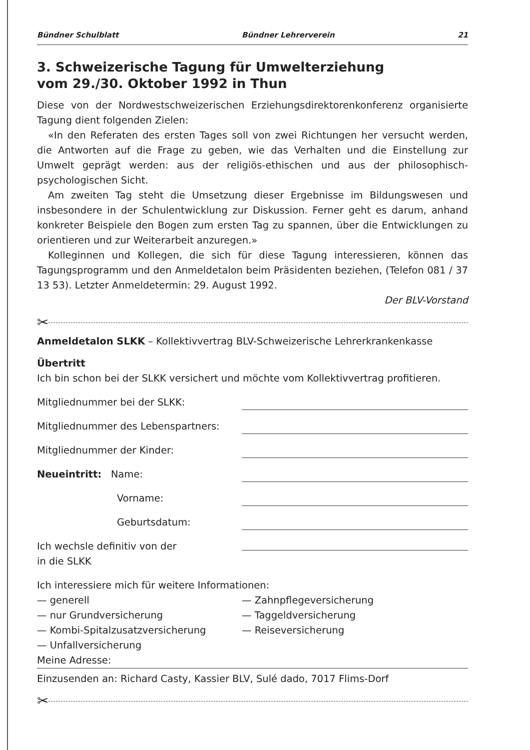Bündner Schulblatt Bündner Lehrerverein 21
3. Schweizerische Tagung für Umwelterziehung
vom 29./30. Oktober 1992 in Thun
Diese von der Nordwestschweizerischen Erziehungsdirektorenkonferenz organisierte Tagung dient folgenden Zielen:
«In den Referaten des ersten Tages soll von zwei Richtungen her versucht werden, die Antworten auf die Frage zu geben, wie das Verhalten und die Einstellung zur Umwelt geprägt werden: aus der religiös-ethischen und aus der philosophisch-psychologischen Sicht.
Am zweiten Tag steht die Umsetzung dieser Ergebnisse im Bildungswesen und insbesondere in der Schulentwicklung zur Diskussion. Ferner geht es darum, anhand konkreter Beispiele den Bogen zum ersten Tag zu spannen, über die Entwicklungen zu orientieren und zur Weiterarbeit anzuregen.»
Kolleginnen und Kollegen, die sich für diese Tagung interessieren, können das Tagungsprogramm und den Anmeldetalon beim Präsidenten beziehen, (Telefon 081 / 37 13 53). Letzter Anmeldetermin: 29. August 1992.
Der BLV-Vorstand
✂
Anmeldetalon SLKK – Kollektivvertrag BLV-Schweizerische Lehrerkrankenkasse
Übertritt
Ich bin schon bei der SLKK versichert und möchte vom Kollektivvertrag profitieren.
Mitgliednummer bei der SLKK:
Mitgliednummer des Lebenspartners:
Mitgliednummer der Kinder:
Neueintritt: Name:
Vorname:
Geburtsdatum:
Ich wechsle definitiv von der
in die SLKK
Ich interessiere mich für weitere Informationen:
— generell
— nur Grundversicherung
— Kombi-Spitalzusatzversicherung
— Unfallversicherung
— Zahnpflegeversicherung
— Taggeldversicherung
— Reiseversicherung
Meine Adresse:
Einzusenden an: Richard Casty, Kassier BLV, Sulé dado, 7017 Flims-Dorf
✂